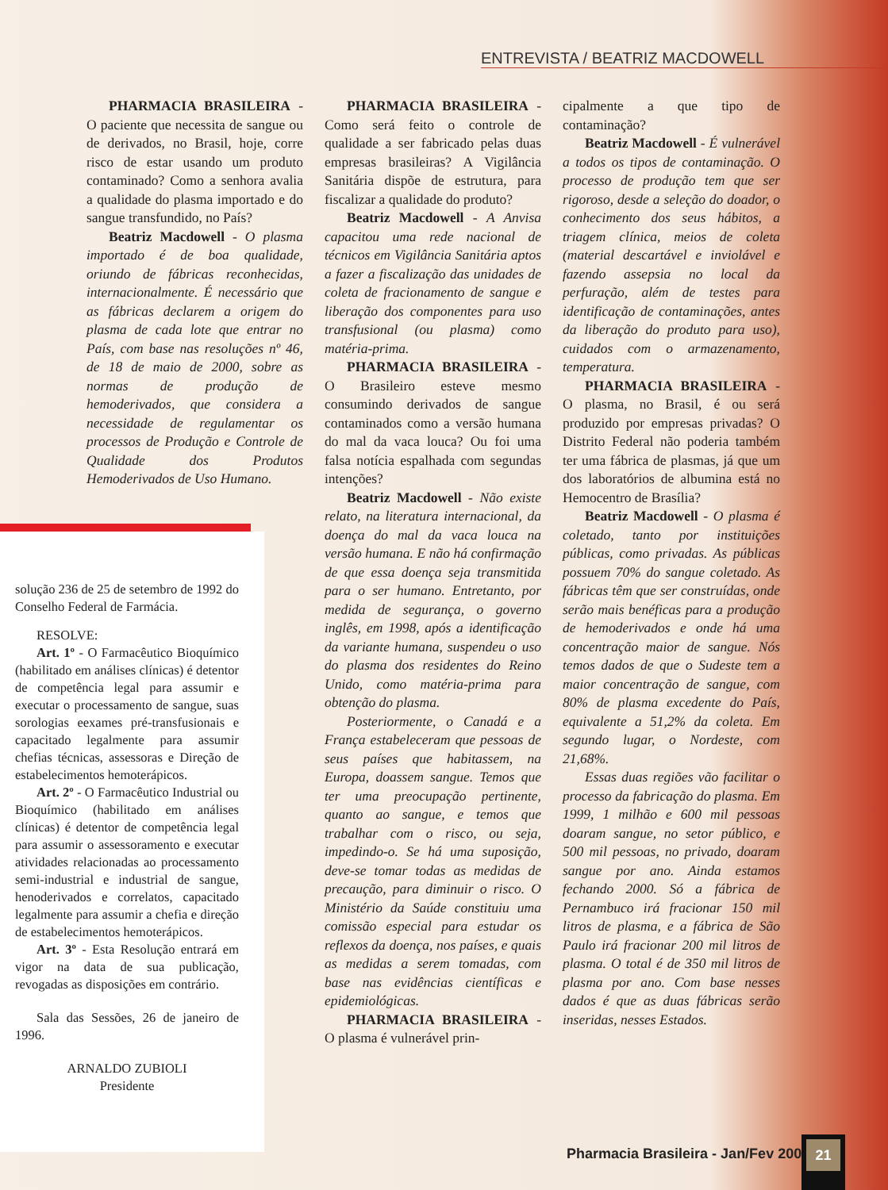ENTREVISTA / BEATRIZ MACDOWELL
PHARMACIA BRASILEIRA - O paciente que necessita de sangue ou de derivados, no Brasil, hoje, corre risco de estar usando um produto contaminado? Como a senhora avalia a qualidade do plasma importado e do sangue transfundido, no País?
Beatriz Macdowell - O plasma importado é de boa qualidade, oriundo de fábricas reconhecidas, internacionalmente. É necessário que as fábricas declarem a origem do plasma de cada lote que entrar no País, com base nas resoluções nº 46, de 18 de maio de 2000, sobre as normas de produção de hemoderivados, que considera a necessidade de regulamentar os processos de Produção e Controle de Qualidade dos Produtos Hemoderivados de Uso Humano.
PHARMACIA BRASILEIRA - Como será feito o controle de qualidade a ser fabricado pelas duas empresas brasileiras? A Vigilância Sanitária dispõe de estrutura, para fiscalizar a qualidade do produto?
Beatriz Macdowell - A Anvisa capacitou uma rede nacional de técnicos em Vigilância Sanitária aptos a fazer a fiscalização das unidades de coleta de fracionamento de sangue e liberação dos componentes para uso transfusional (ou plasma) como matéria-prima.
PHARMACIA BRASILEIRA - O Brasileiro esteve mesmo consumindo derivados de sangue contaminados como a versão humana do mal da vaca louca? Ou foi uma falsa notícia espalhada com segundas intenções?
Beatriz Macdowell - Não existe relato, na literatura internacional, da doença do mal da vaca louca na versão humana. E não há confirmação de que essa doença seja transmitida para o ser humano. Entretanto, por medida de segurança, o governo inglês, em 1998, após a identificação da variante humana, suspendeu o uso do plasma dos residentes do Reino Unido, como matéria-prima para obtenção do plasma.
Posteriormente, o Canadá e a França estabeleceram que pessoas de seus países que habitassem, na Europa, doassem sangue. Temos que ter uma preocupação pertinente, quanto ao sangue, e temos que trabalhar com o risco, ou seja, impedindo-o. Se há uma suposição, deve-se tomar todas as medidas de precaução, para diminuir o risco. O Ministério da Saúde constituiu uma comissão especial para estudar os reflexos da doença, nos países, e quais as medidas a serem tomadas, com base nas evidências científicas e epidemiológicas.
PHARMACIA BRASILEIRA - O plasma é vulnerável prin-
cipalmente a que tipo de contaminação?
Beatriz Macdowell - É vulnerável a todos os tipos de contaminação. O processo de produção tem que ser rigoroso, desde a seleção do doador, o conhecimento dos seus hábitos, a triagem clínica, meios de coleta (material descartável e inviolável e fazendo assepsia no local da perfuração, além de testes para identificação de contaminações, antes da liberação do produto para uso), cuidados com o armazenamento, temperatura.
PHARMACIA BRASILEIRA - O plasma, no Brasil, é ou será produzido por empresas privadas? O Distrito Federal não poderia também ter uma fábrica de plasmas, já que um dos laboratórios de albumina está no Hemocentro de Brasília?
Beatriz Macdowell - O plasma é coletado, tanto por instituições públicas, como privadas. As públicas possuem 70% do sangue coletado. As fábricas têm que ser construídas, onde serão mais benéficas para a produção de hemoderivados e onde há uma concentração maior de sangue. Nós temos dados de que o Sudeste tem a maior concentração de sangue, com 80% de plasma excedente do País, equivalente a 51,2% da coleta. Em segundo lugar, o Nordeste, com 21,68%.
Essas duas regiões vão facilitar o processo da fabricação do plasma. Em 1999, 1 milhão e 600 mil pessoas doaram sangue, no setor público, e 500 mil pessoas, no privado, doaram sangue por ano. Ainda estamos fechando 2000. Só a fábrica de Pernambuco irá fracionar 150 mil litros de plasma, e a fábrica de São Paulo irá fracionar 200 mil litros de plasma. O total é de 350 mil litros de plasma por ano. Com base nesses dados é que as duas fábricas serão inseridas, nesses Estados.
solução 236 de 25 de setembro de 1992 do Conselho Federal de Farmácia.
RESOLVE:
Art. 1º - O Farmacêutico Bioquímico (habilitado em análises clínicas) é detentor de competência legal para assumir e executar o processamento de sangue, suas sorologias eexames pré-transfusionais e capacitado legalmente para assumir chefias técnicas, assessoras e Direção de estabelecimentos hemoterápicos.
Art. 2º - O Farmacêutico Industrial ou Bioquímico (habilitado em análises clínicas) é detentor de competência legal para assumir o assessoramento e executar atividades relacionadas ao processamento semi-industrial e industrial de sangue, henoderivados e correlatos, capacitado legalmente para assumir a chefia e direção de estabelecimentos hemoterápicos.
Art. 3º - Esta Resolução entrará em vigor na data de sua publicação, revogadas as disposições em contrário.
Sala das Sessões, 26 de janeiro de 1996.
ARNALDO ZUBIOLI
Presidente
Pharmacia Brasileira - Jan/Fev 2001
21